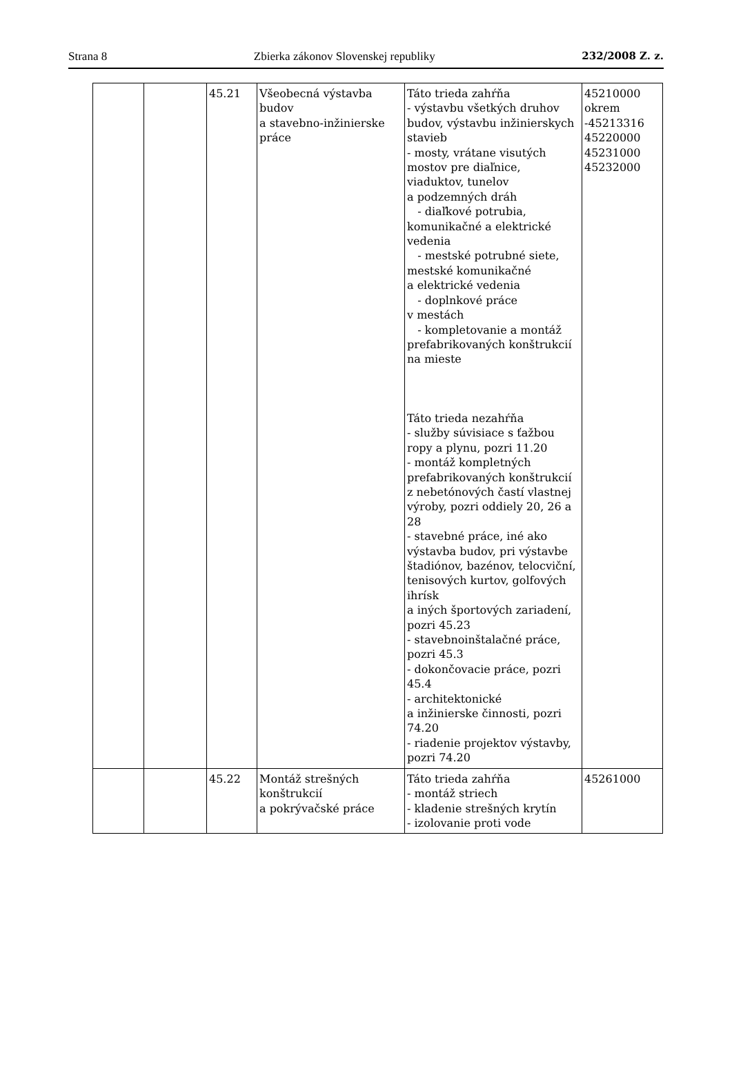Strana 8 Zbierka zákonov Slovenskej republiky 232/2008 Z. z.
| | | 45.21 | Všeobecná výstavba budov a stavebno-inžinierske práce | Táto trieda zahŕňa - výstavbu všetkých druhov budov, výstavbu inžinierskych stavieb - mosty, vrátane visutých mostov pre diaľnice, viaduktov, tunelov a podzemných dráh - diaľkové potrubia, komunikačné a elektrické vedenia - mestské potrubné siete, mestské komunikačné a elektrické vedenia - doplnkové práce v mestách - kompletovanie a montáž prefabrikovaných konštrukcií na mieste Táto trieda nezahŕňa - služby súvisiace s ťažbou ropy a plynu, pozri 11.20 - montáž kompletných prefabrikovaných konštrukcií z nebetónových častí vlastnej výroby, pozri oddiely 20, 26 a 28 - stavebné práce, iné ako výstavba budov, pri výstavbe štadiónov, bazénov, telocviční, tenisových kurtov, golfových ihrísk a iných športových zariadení, pozri 45.23 - stavebnoinštalačné práce, pozri 45.3 - dokončovacie práce, pozri 45.4 - architektonické a inžinierske činnosti, pozri 74.20 - riadenie projektov výstavby, pozri 74.20 | 45210000 okrem -45213316 45220000 45231000 45232000 |
| | | 45.22 | Montáž strešných konštrukcií a pokrývačské práce | Táto trieda zahŕňa - montáž striech - kladenie strešných krytín - izolovanie proti vode | 45261000 |